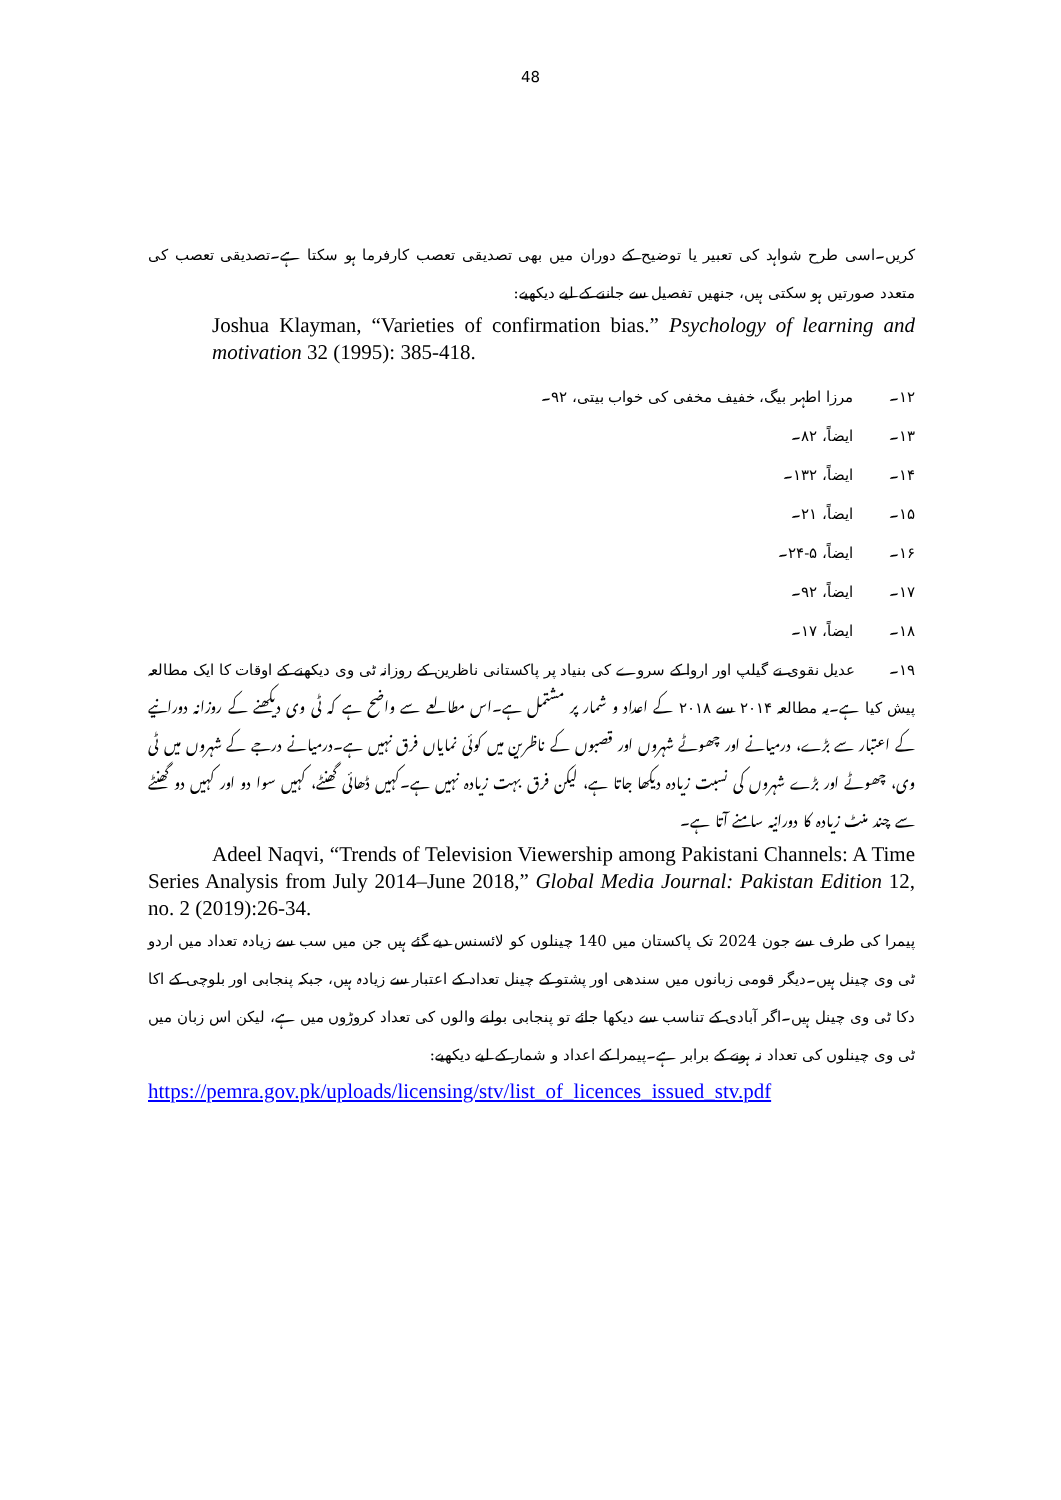48
کریں۔اسی طرح شواہد کی تعبیر یا توضیح کے دوران میں بھی تصدیقی تعصب کارفرما ہو سکتا ہے۔تصدیقی تعصب کی متعدد صورتیں ہو سکتی ہیں، جنھیں تفصیل سے جاننے کے لیے دیکھیے:
Joshua Klayman, “Varieties of confirmation bias.” Psychology of learning and motivation 32 (1995): 385-418.
۱۲۔ مرزا اطہر بیگ، خفیف مخفی کی خواب بیتی، ۹۲۔
۱۳۔ ایضاً، ۸۲۔
۱۴۔ ایضاً، ۱۳۲۔
۱۵۔ ایضاً، ۲۱۔
۱۶۔ ایضاً، ۵-۲۴۔
۱۷۔ ایضاً، ۹۲۔
۱۸۔ ایضاً، ۱۷۔
۱۹۔ عدیل نقوی نے گیلپ اور اروا کے سروے کی بنیاد پر پاکستانی ناظرین کے روزانہ ٹی وی دیکھنے کے اوقات کا ایک مطالعہ پیش کیا ہے۔یہ مطالعہ ۲۰۱۴ سے ۲۰۱۸ کے اعداد و شمار پر مشتمل ہے۔اس مطالعے سے واضح ہے کہ ٹی وی دیکھنے کے روزانہ دورانیے کے اعتبار سے بڑے، درمیانے اور چھوٹے شہروں اور قصبوں کے ناظرین میں کوئی نمایاں فرق نہیں ہے۔درمیانے درجے کے شہروں میں ٹی وی، چھوٹے اور بڑے شہروں کی نسبت زیادہ دیکھا جاتا ہے، لیکن فرق بہت زیادہ نہیں ہے۔کہیں ڈھائی گھنٹے، کہیں سوا دو اور کہیں دو گھنٹے سے چند منٹ زیادہ کا دورانیہ سامنے آتا ہے۔
Adeel Naqvi, “Trends of Television Viewership among Pakistani Channels: A Time Series Analysis from July 2014–June 2018,” Global Media Journal: Pakistan Edition 12, no. 2 (2019):26-34.
پیمرا کی طرف سے جون 2024 تک پاکستان میں 140 چینلوں کو لائسنس دیے گئے ہیں جن میں سب سے زیادہ تعداد میں اردو ٹی وی چینل ہیں۔دیگر قومی زبانوں میں سندھی اور پشتو کے چینل تعداد کے اعتبار سے زیادہ ہیں، جبکہ پنجابی اور بلوچی کے اکا دکا ٹی وی چینل ہیں۔اگر آبادی کے تناسب سے دیکھا جائے تو پنجابی بولنے والوں کی تعداد کروڑوں میں ہے، لیکن اس زبان میں ٹی وی چینلوں کی تعداد نہ ہونے کے برابر ہے۔پیمرا کے اعداد و شمار کے لیے دیکھیے:
https://pemra.gov.pk/uploads/licensing/stv/list_of_licences_issued_stv.pdf